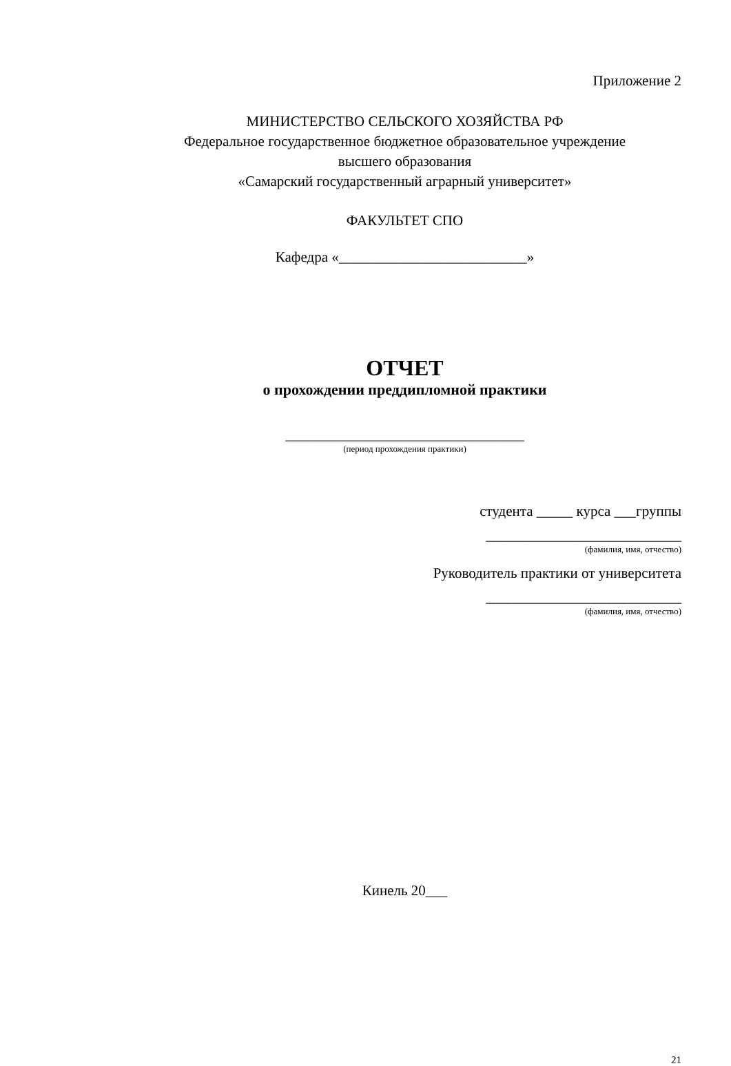Приложение 2
МИНИСТЕРСТВО СЕЛЬСКОГО ХОЗЯЙСТВА РФ
Федеральное государственное бюджетное образовательное учреждение
высшего образования
«Самарский государственный аграрный университет»
ФАКУЛЬТЕТ СПО
Кафедра «__________________________»
ОТЧЕТ
о прохождении преддипломной практики
_________________________________
(период прохождения практики)
студента _____ курса ___группы
___________________________
(фамилия, имя, отчество)
Руководитель практики от университета
___________________________
(фамилия, имя, отчество)
Кинель 20___
21